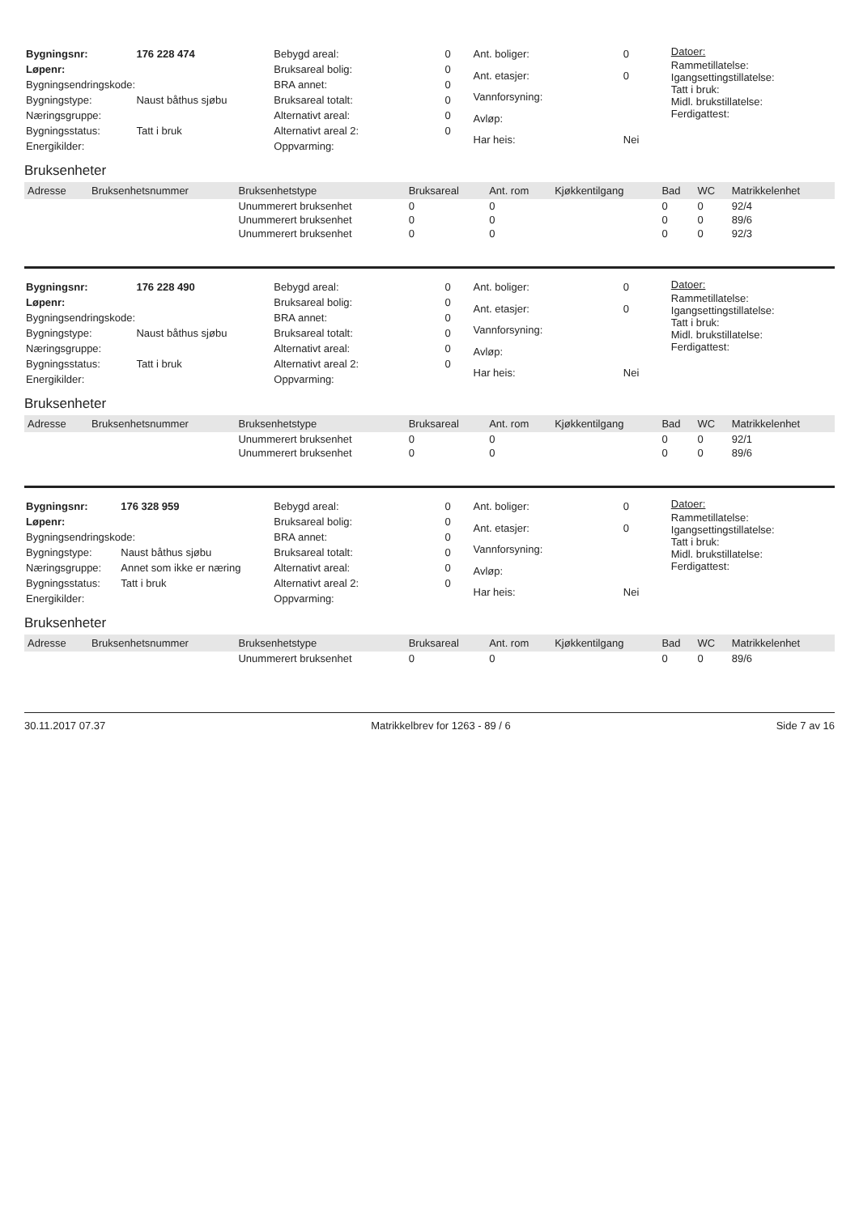| Bygningsnr: | 176 228 474 |
| Løpenr: | |
| Bygningsendringskode: | |
| Bygningstype: | Naust båthus sjøbu |
| Næringsgruppe: | |
| Bygningsstatus: | Tatt i bruk |
| Energikilder: | |
| Bebygd areal: | 0 |
| Bruksareal bolig: | 0 |
| BRA annet: | 0 |
| Bruksareal totalt: | 0 |
| Alternativt areal: | 0 |
| Alternativt areal 2: | 0 |
| Oppvarming: | |
| Ant. boliger: | 0 |
| Ant. etasjer: | 0 |
| Vannforsyning: | |
| Avløp: | |
| Har heis: | Nei |
Datoer:
Rammetillatelse:
Igangsettingstillatelse:
Tatt i bruk:
Midl. brukstillatelse:
Ferdigattest:
Bruksenheter
| Adresse | Bruksenhetsnummer | Bruksenhetstype | Bruksareal | Ant. rom | Kjøkkentilgang | Bad | WC | Matrikkelenhet |
| --- | --- | --- | --- | --- | --- | --- | --- | --- |
| | | Unummerert bruksenhet | 0 | 0 | | 0 | 0 | 92/4 |
| | | Unummerert bruksenhet | 0 | 0 | | 0 | 0 | 89/6 |
| | | Unummerert bruksenhet | 0 | 0 | | 0 | 0 | 92/3 |
| Bygningsnr: | 176 228 490 |
| Løpenr: | |
| Bygningsendringskode: | |
| Bygningstype: | Naust båthus sjøbu |
| Næringsgruppe: | |
| Bygningsstatus: | Tatt i bruk |
| Energikilder: | |
| Bebygd areal: | 0 |
| Bruksareal bolig: | 0 |
| BRA annet: | 0 |
| Bruksareal totalt: | 0 |
| Alternativt areal: | 0 |
| Alternativt areal 2: | 0 |
| Oppvarming: | |
| Ant. boliger: | 0 |
| Ant. etasjer: | 0 |
| Vannforsyning: | |
| Avløp: | |
| Har heis: | Nei |
Datoer:
Rammetillatelse:
Igangsettingstillatelse:
Tatt i bruk:
Midl. brukstillatelse:
Ferdigattest:
Bruksenheter
| Adresse | Bruksenhetsnummer | Bruksenhetstype | Bruksareal | Ant. rom | Kjøkkentilgang | Bad | WC | Matrikkelenhet |
| --- | --- | --- | --- | --- | --- | --- | --- | --- |
| | | Unummerert bruksenhet | 0 | 0 | | 0 | 0 | 92/1 |
| | | Unummerert bruksenhet | 0 | 0 | | 0 | 0 | 89/6 |
| Bygningsnr: | 176 328 959 |
| Løpenr: | |
| Bygningsendringskode: | |
| Bygningstype: | Naust båthus sjøbu |
| Næringsgruppe: | Annet som ikke er næring |
| Bygningsstatus: | Tatt i bruk |
| Energikilder: | |
| Bebygd areal: | 0 |
| Bruksareal bolig: | 0 |
| BRA annet: | 0 |
| Bruksareal totalt: | 0 |
| Alternativt areal: | 0 |
| Alternativt areal 2: | 0 |
| Oppvarming: | |
| Ant. boliger: | 0 |
| Ant. etasjer: | 0 |
| Vannforsyning: | |
| Avløp: | |
| Har heis: | Nei |
Datoer:
Rammetillatelse:
Igangsettingstillatelse:
Tatt i bruk:
Midl. brukstillatelse:
Ferdigattest:
Bruksenheter
| Adresse | Bruksenhetsnummer | Bruksenhetstype | Bruksareal | Ant. rom | Kjøkkentilgang | Bad | WC | Matrikkelenhet |
| --- | --- | --- | --- | --- | --- | --- | --- | --- |
| | | Unummerert bruksenhet | 0 | 0 | | 0 | 0 | 89/6 |
30.11.2017 07.37 Matrikkelbrev for 1263 - 89 / 6 Side 7 av 16